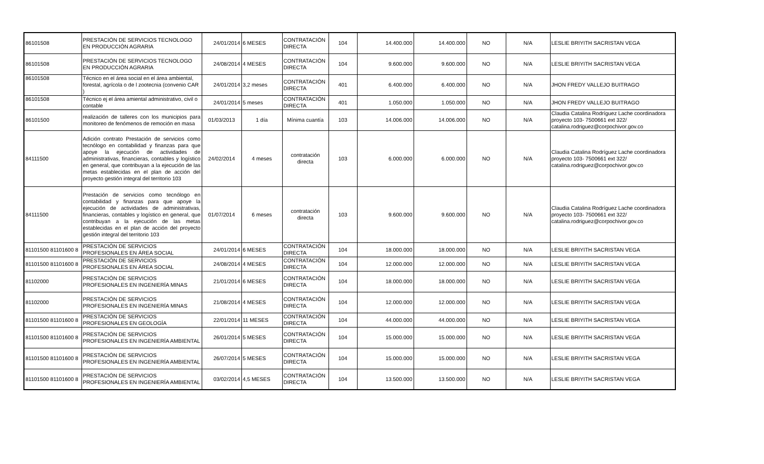| 86101508 | PRESTACIÓN DE SERVICIOS TECNOLOGO EN PRODUCCIÓN AGRARIA | 24/01/2014 | 6 MESES | CONTRATACIÓN DIRECTA | 104 | 14.400.000 | 14.400.000 | NO | N/A | LESLIE BRIYITH SACRISTAN VEGA |
| 86101508 | PRESTACIÓN DE SERVICIOS TECNOLOGO EN PRODUCCIÓN AGRARIA | 24/08/2014 | 4 MESES | CONTRATACIÓN DIRECTA | 104 | 9.600.000 | 9.600.000 | NO | N/A | LESLIE BRIYITH SACRISTAN VEGA |
| 86101508 | Técnico en el área social en el área ambiental, forestal, agrícola o de l zootecnia (convenio CAR ) | 24/01/2014 | 3,2 meses | CONTRATACIÓN DIRECTA | 401 | 6.400.000 | 6.400.000 | NO | N/A | JHON FREDY VALLEJO BUITRAGO |
| 86101508 | Técnico ej el área amiental administrativo, civil o contable | 24/01/2014 | 5 meses | CONTRATACIÓN DIRECTA | 401 | 1.050.000 | 1.050.000 | NO | N/A | JHON FREDY VALLEJO BUITRAGO |
| 86101500 | realización de talleres con los municipios para monitoreo de fenómenos de remoción en masa | 01/03/2013 | 1 día | Mínima cuantía | 103 | 14.006.000 | 14.006.000 | NO | N/A | Claudia Catalina Rodríguez Lache coordinadora proyecto 103- 7500661 ext 322/ catalina.rodriguez@corpochivor.gov.co |
| 84111500 | Adición contrato Prestación de servicios como tecnólogo en contabilidad y finanzas para que apoye la ejecución de actividades de administrativas, financieras, contables y logístico en general, que contribuyan a la ejecución de las metas establecidas en el plan de acción del proyecto gestión integral del territorio 103 | 24/02/2014 | 4 meses | contratación directa | 103 | 6.000.000 | 6.000.000 | NO | N/A | Claudia Catalina Rodríguez Lache coordinadora proyecto 103- 7500661 ext 322/ catalina.rodriguez@corpochivor.gov.co |
| 84111500 | Prestación de servicios como tecnólogo en contabilidad y finanzas para que apoye la ejecución de actividades de administrativas, financieras, contables y logístico en general, que contribuyan a la ejecución de las metas establecidas en el plan de acción del proyecto gestión integral del territorio 103 | 01/07/2014 | 6 meses | contratación directa | 103 | 9.600.000 | 9.600.000 | NO | N/A | Claudia Catalina Rodríguez Lache coordinadora proyecto 103- 7500661 ext 322/ catalina.rodriguez@corpochivor.gov.co |
| 81101500 81101600 8 | PRESTACIÓN DE SERVICIOS PROFESIONALES EN ÁREA SOCIAL | 24/01/2014 | 6 MESES | CONTRATACIÓN DIRECTA | 104 | 18.000.000 | 18.000.000 | NO | N/A | LESLIE BRIYITH SACRISTAN VEGA |
| 81101500 81101600 8 | PRESTACIÓN DE SERVICIOS PROFESIONALES EN ÁREA SOCIAL | 24/08/2014 | 4 MESES | CONTRATACIÓN DIRECTA | 104 | 12.000.000 | 12.000.000 | NO | N/A | LESLIE BRIYITH SACRISTAN VEGA |
| 81102000 | PRESTACIÓN DE SERVICIOS PROFESIONALES EN INGENIERÍA MINAS | 21/01/2014 | 6 MESES | CONTRATACIÓN DIRECTA | 104 | 18.000.000 | 18.000.000 | NO | N/A | LESLIE BRIYITH SACRISTAN VEGA |
| 81102000 | PRESTACIÓN DE SERVICIOS PROFESIONALES EN INGENIERÍA MINAS | 21/08/2014 | 4 MESES | CONTRATACIÓN DIRECTA | 104 | 12.000.000 | 12.000.000 | NO | N/A | LESLIE BRIYITH SACRISTAN VEGA |
| 81101500 81101600 8 | PRESTACIÓN DE SERVICIOS PROFESIONALES EN GEOLOGÍA | 22/01/2014 | 11 MESES | CONTRATACIÓN DIRECTA | 104 | 44.000.000 | 44.000.000 | NO | N/A | LESLIE BRIYITH SACRISTAN VEGA |
| 81101500 81101600 8 | PRESTACIÓN DE SERVICIOS PROFESIONALES EN INGENIERÍA AMBIENTAL | 26/01/2014 | 5 MESES | CONTRATACIÓN DIRECTA | 104 | 15.000.000 | 15.000.000 | NO | N/A | LESLIE BRIYITH SACRISTAN VEGA |
| 81101500 81101600 8 | PRESTACIÓN DE SERVICIOS PROFESIONALES EN INGENIERÍA AMBIENTAL | 26/07/2014 | 5 MESES | CONTRATACIÓN DIRECTA | 104 | 15.000.000 | 15.000.000 | NO | N/A | LESLIE BRIYITH SACRISTAN VEGA |
| 81101500 81101600 8 | PRESTACIÓN DE SERVICIOS PROFESIONALES EN INGENIERÍA AMBIENTAL | 03/02/2014 | 4,5 MESES | CONTRATACIÓN DIRECTA | 104 | 13.500.000 | 13.500.000 | NO | N/A | LESLIE BRIYITH SACRISTAN VEGA |